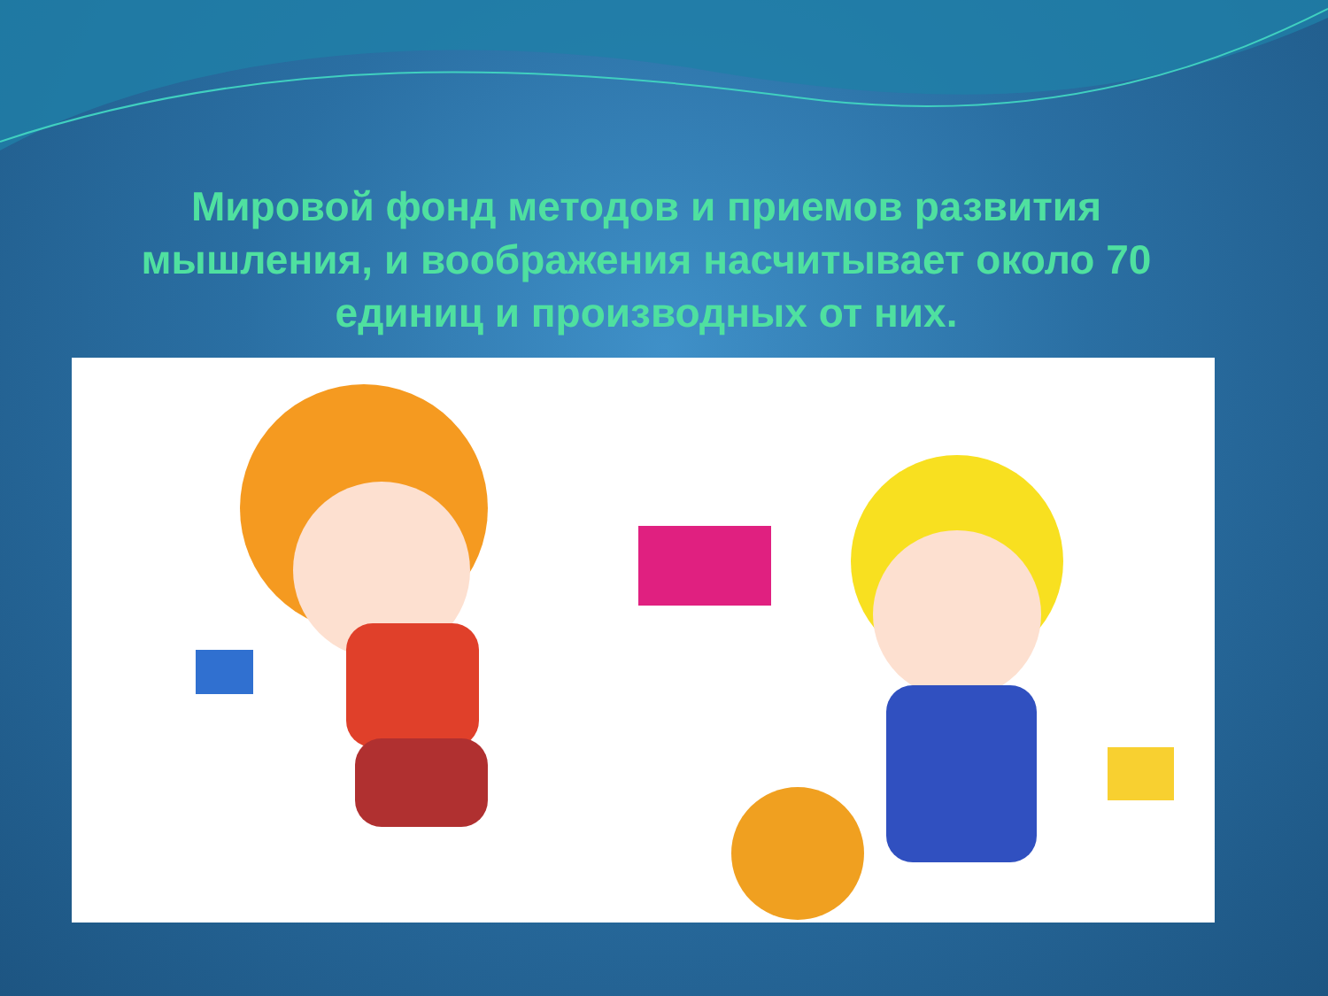Мировой фонд методов и приемов развития мышления, и воображения насчитывает около 70 единиц и производных от них.